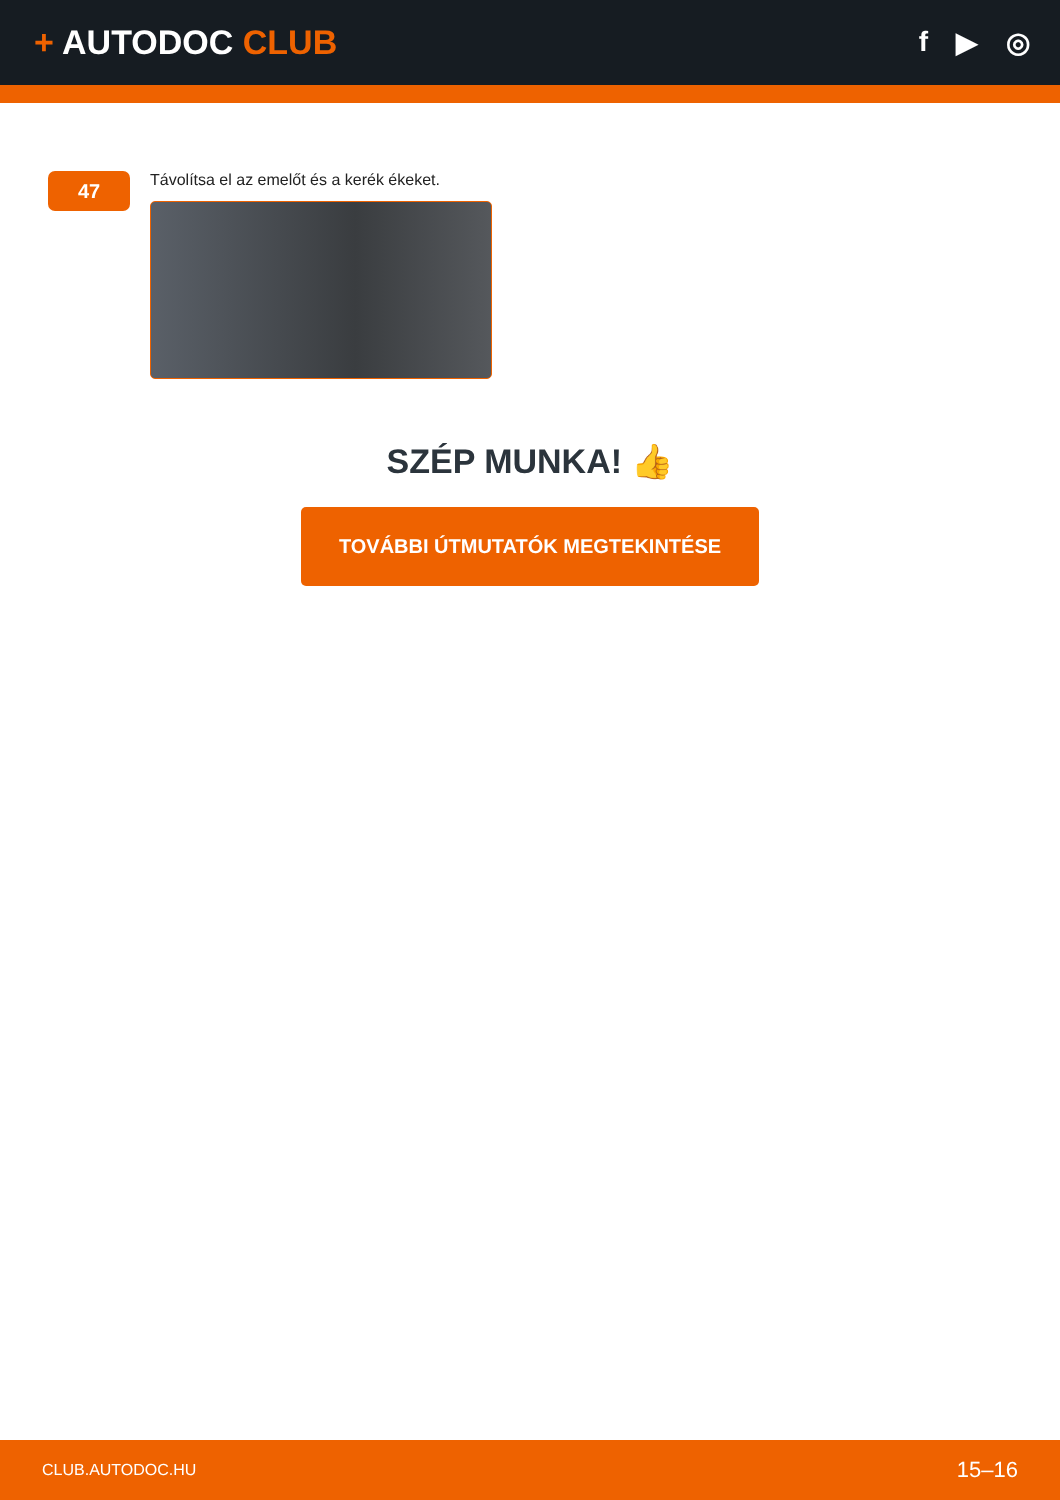+ AUTODOC CLUB
f ▶ ◎
47
Távolítsa el az emelőt és a kerék ékeket.
SZÉP MUNKA! 👍
TOVÁBBI ÚTMUTATÓK MEGTEKINTÉSE
CLUB.AUTODOC.HU 15–16